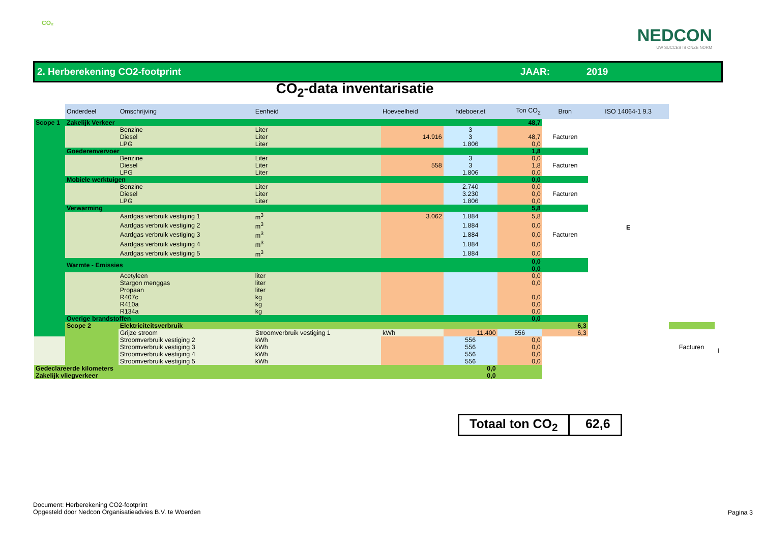CO₂
NEDCON
UW SUCCES IS ONZE NORM
2. Herberekening CO2-footprint JAAR: 2019
CO<sub>2</sub>-data inventarisatie
| | Onderdeel | Omschrijving | Eenheid | Hoeveelheid | hdeboer.et | Ton CO<sub>2</sub> | Bron | ISO 14064-1 9.3 | | |
| Scope 1 | Zakelijk Verkeer | | | | | 48,7 | | E | | |
| | | Benzine | Liter | | 3 | | Facturen | | | |
| | | Diesel | Liter | 14.916 | 3 | 48,7 | | | | |
| | | LPG | Liter | | 1.806 | 0,0 | | | | |
| | Goederenvervoer | | | | | 1,8 | | | | |
| | | Benzine | Liter | | 3 | 0,0 | Facturen | | | |
| | | Diesel | Liter | 558 | 3 | 1,8 | | | | |
| | | LPG | Liter | | 1.806 | 0,0 | | | | |
| | Mobiele werktuigen | | | | | 0,0 | | | | |
| | | Benzine | Liter | | 2.740 | 0,0 | Facturen | | | |
| | | Diesel | Liter | | 3.230 | 0,0 | | | | |
| | | LPG | Liter | | 1.806 | 0,0 | | | | |
| | Verwarming | | | | | 5,8 | | | | |
| | | Aardgas verbruik vestiging 1 | m<sup>3</sup> | 3.062 | 1.884 | 5,8 | Facturen | | | |
| | | Aardgas verbruik vestiging 2 | m<sup>3</sup> | | 1.884 | 0,0 | | | | |
| | | Aardgas verbruik vestiging 3 | m<sup>3</sup> | | 1.884 | 0,0 | | | | |
| | | Aardgas verbruik vestiging 4 | m<sup>3</sup> | | 1.884 | 0,0 | | | | |
| | | Aardgas verbruik vestiging 5 | m<sup>3</sup> | | 1.884 | 0,0 | | | | |
| | Warmte - Emissies | | | | | 0,0 0,0 | | | | |
| | | Acetyleen | liter | | | 0,0 | | | | |
| | | Stargon menggas | liter | | | 0,0 | | | | |
| | | Propaan | liter | | | | | | | |
| | | R407c | kg | | | 0,0 | | | | |
| | | R410a | kg | | | 0,0 | | | | |
| | | R134a | kg | | | 0,0 | | | | |
| | Overige brandstoffen | | | | | 0,0 | | | | |
| | Scope 2 | Elektriciteitsverbruik | | | | | 6,3 | | | I |
| | | Grijze stroom | Stroomverbruik vestiging 1 | kWh | 11.400 | 556 | 6,3 | | Facturen | |
| | | Stroomverbruik vestiging 2 | kWh | | 556 | 0,0 | | | | |
| | | Stroomverbruik vestiging 3 | kWh | | 556 | 0,0 | | | | |
| | | Stroomverbruik vestiging 4 | kWh | | 556 | 0,0 | | | | |
| | | Stroomverbruik vestiging 5 | kWh | | 556 | 0,0 | | | | |
| Gedeclareerde kilometers | | | | | 0,0 | | | | | |
| Zakelijk vliegverkeer | | | | | 0,0 | | | | | |
Totaal ton CO<sub>2</sub> 62,6
Document: Herberekening CO2-footprint
Opgesteld door Nedcon Organisatieadvies B.V. te Woerden
Pagina 3